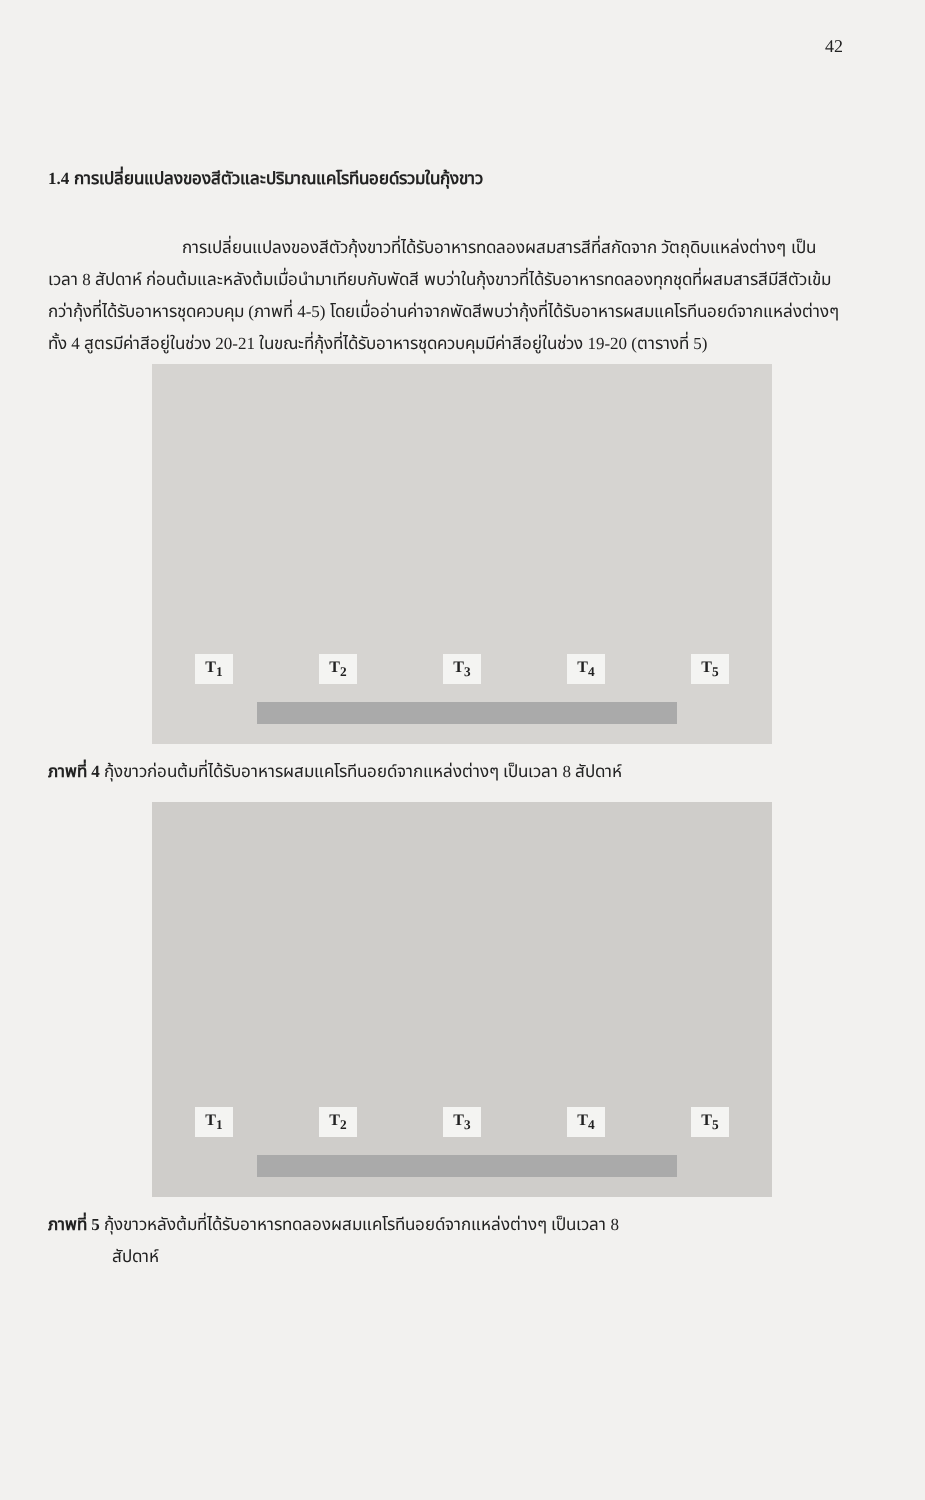42
1.4 การเปลี่ยนแปลงของสีตัวและปริมาณแคโรทีนอยด์รวมในกุ้งขาว
การเปลี่ยนแปลงของสีตัวกุ้งขาวที่ได้รับอาหารทดลองผสมสารสีที่สกัดจาก วัตถุดิบแหล่งต่างๆ เป็นเวลา 8 สัปดาห์ ก่อนต้มและหลังต้มเมื่อนำมาเทียบกับพัดสี พบว่าในกุ้งขาวที่ได้รับอาหารทดลองทุกชุดที่ผสมสารสีมีสีตัวเข้มกว่ากุ้งที่ได้รับอาหารชุดควบคุม (ภาพที่ 4-5) โดยเมื่ออ่านค่าจากพัดสีพบว่ากุ้งที่ได้รับอาหารผสมแคโรทีนอยด์จากแหล่งต่างๆ ทั้ง 4 สูตรมีค่าสีอยู่ในช่วง 20-21 ในขณะที่กุ้งที่ได้รับอาหารชุดควบคุมมีค่าสีอยู่ในช่วง 19-20 (ตารางที่ 5)
T<sub>1</sub> T<sub>2</sub> T<sub>3</sub> T<sub>4</sub> T<sub>5</sub>
ภาพที่ 4 กุ้งขาวก่อนต้มที่ได้รับอาหารผสมแคโรทีนอยด์จากแหล่งต่างๆ เป็นเวลา 8 สัปดาห์
T<sub>1</sub> T<sub>2</sub> T<sub>3</sub> T<sub>4</sub> T<sub>5</sub>
ภาพที่ 5 กุ้งขาวหลังต้มที่ได้รับอาหารทดลองผสมแคโรทีนอยด์จากแหล่งต่างๆ เป็นเวลา 8
สัปดาห์